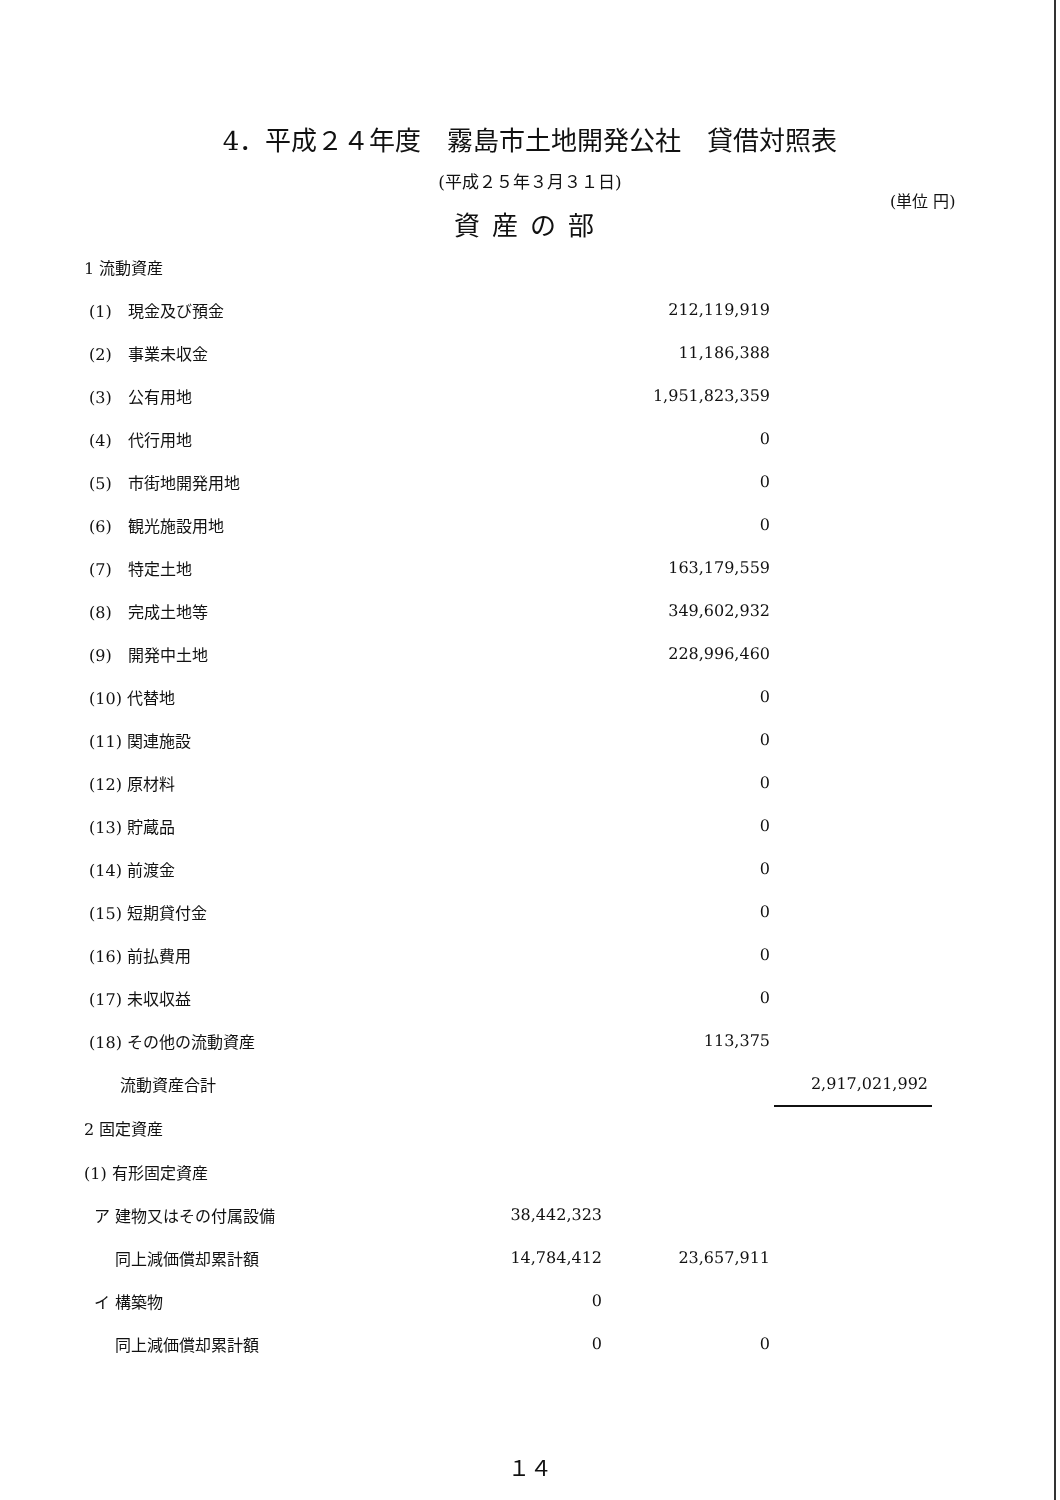4．平成２４年度　霧島市土地開発公社　貸借対照表
(平成２５年３月３１日)
(単位 円)
資産の部
| 1 流動資産 | | | |
| (1) 現金及び預金 | | 212,119,919 | |
| (2) 事業未収金 | | 11,186,388 | |
| (3) 公有用地 | | 1,951,823,359 | |
| (4) 代行用地 | | 0 | |
| (5) 市街地開発用地 | | 0 | |
| (6) 観光施設用地 | | 0 | |
| (7) 特定土地 | | 163,179,559 | |
| (8) 完成土地等 | | 349,602,932 | |
| (9) 開発中土地 | | 228,996,460 | |
| (10) 代替地 | | 0 | |
| (11) 関連施設 | | 0 | |
| (12) 原材料 | | 0 | |
| (13) 貯蔵品 | | 0 | |
| (14) 前渡金 | | 0 | |
| (15) 短期貸付金 | | 0 | |
| (16) 前払費用 | | 0 | |
| (17) 未収収益 | | 0 | |
| (18) その他の流動資産 | | 113,375 | |
| 流動資産合計 | | | 2,917,021,992 |
| 2 固定資産 | | | |
| (1) 有形固定資産 | | | |
| ア 建物又はその付属設備 | 38,442,323 | | |
| 同上減価償却累計額 | 14,784,412 | 23,657,911 | |
| イ 構築物 | 0 | | |
| 同上減価償却累計額 | 0 | 0 | |
１４